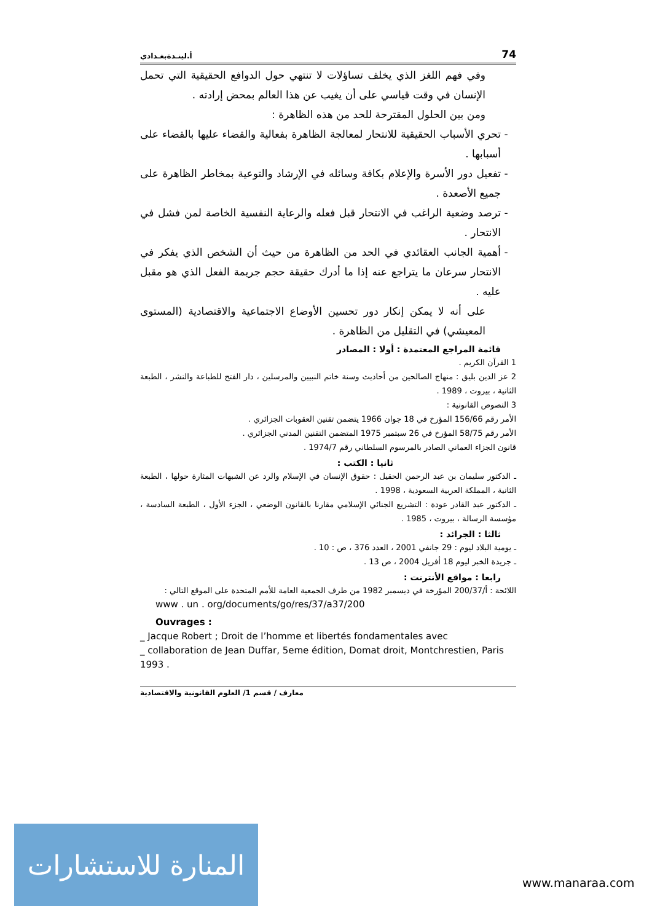أ.لينـدةبغـدادي 74
وفي فهم اللغز الذي يخلف تساؤلات لا تنتهي حول الدوافع الحقيقية التي تحمل الإنسان في وقت قياسي على أن يغيب عن هذا العالم بمحض إرادته .
ومن بين الحلول المقترحة للحد من هذه الظاهرة :
تحري الأسباب الحقيقية للانتحار لمعالجة الظاهرة بفعالية والقضاء عليها بالقضاء على أسبابها .
تفعيل دور الأسرة والإعلام بكافة وسائله في الإرشاد والتوعية بمخاطر الظاهرة على جميع الأصعدة .
ترصد وضعية الراغب في الانتحار قبل فعله والرعاية النفسية الخاصة لمن فشل في الانتحار .
أهمية الجانب العقائدي في الحد من الظاهرة من حيث أن الشخص الذي يفكر في الانتحار سرعان ما يتراجع عنه إذا ما أدرك حقيقة حجم جريمة الفعل الذي هو مقبل عليه .
على أنه لا يمكن إنكار دور تحسين الأوضاع الاجتماعية والاقتصادية (المستوى المعيشي) في التقليل من الظاهرة .
قائمة المراجع المعتمدة : أولا : المصادر
1 القرآن الكريم .
2 عز الدين بليق : منهاج الصالحين من أحاديث وسنة خاتم النبيين والمرسلين ، دار الفتح للطباعة والنشر ، الطبعة الثانية ، بيروت ، 1989 .
3 النصوص القانونية :
الأمر رقم 156/66 المؤرخ في 18 جوان 1966 يتضمن تقنين العقوبات الجزائري .
الأمر رقم 58/75 المؤرخ في 26 سبتمبر 1975 المتضمن التقنين المدني الجزائري .
قانون الجزاء العماني الصادر بالمرسوم السلطاني رقم 1974/7 .
ثانيا : الكتب :
ـ الدكتور سليمان بن عبد الرحمن الحقيل : حقوق الإنسان في الإسلام والرد عن الشبهات المثارة حولها ، الطبعة الثانية ، المملكة العربية السعودية ، 1998 .
ـ الدكتور عبد القادر عودة : التشريع الجنائي الإسلامي مقارنا بالقانون الوضعي ، الجزء الأول ، الطبعة السادسة ، مؤسسة الرسالة ، بيروت ، 1985 .
ثالثا : الجرائد :
ـ يومية البلاد ليوم : 29 جانفي 2001 ، العدد 376 ، ص : 10 .
ـ جريدة الخبر ليوم 18 أفريل 2004 ، ص 13 .
رابعا : مواقع الأنترنت :
اللائحة : أ/200/37 المؤرخة في ديسمبر 1982 من طرف الجمعية العامة للأمم المتحدة على الموقع التالي :
www . un . org/documents/go/res/37/a37/200
Ouvrages :
_ Jacque Robert ; Droit de l’homme et libertés fondamentales avec
_ collaboration de Jean Duffar, 5eme édition, Domat droit, Montchrestien, Paris 1993 .
معارف / قسم 1/ العلوم القانونية والاقتصادية
المنارة للاستشارات
www.manaraa.com